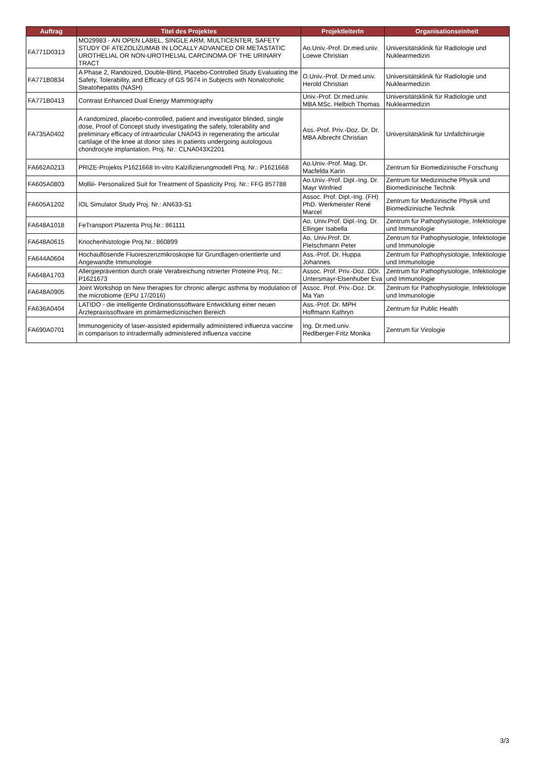| Auftrag | Titel des Projektes | ProjektleiterIn | Organisationseinheit |
| --- | --- | --- | --- |
| FA771D0313 | MO29983 - AN OPEN LABEL, SINGLE ARM, MULTICENTER, SAFETY STUDY OF ATEZOLIZUMAB IN LOCALLY ADVANCED OR METASTATIC UROTHELIAL OR NON-UROTHELIAL CARCINOMA OF THE URINARY TRACT | Ao.Univ.-Prof. Dr.med.univ. Loewe Christian | Universitätsklinik für Radiologie und Nuklearmedizin |
| FA771B0834 | A Phase 2, Randoized, Double-Blind, Placebo-Controlled Study Evaluating the Safety, Tolerability, and Efficacy of GS 9674 in Subjects with Nonalcoholic Steatohepatits (NASH) | O.Univ.-Prof. Dr.med.univ. Herold Christian | Universitätsklinik für Radiologie und Nuklearmedizin |
| FA771B0413 | Contrast Enhanced Dual Energy Mammography | Univ.-Prof. Dr.med.univ. MBA MSc. Helbich Thomas | Universitätsklinik für Radiologie und Nuklearmedizin |
| FA735A0402 | A randomized, placebo-controlled, patient and investigator blinded, single dose, Proof of Concept study investigating the safety, tolerability and preliminary efficacy of intraarticular LNA043 in regenerating the articular cartilage of the knee at donor sites in patients undergoing autologous chondrocyte implantation. Proj. Nr.: CLNA043X2201 | Ass.-Prof. Priv.-Doz. Dr. Dr. MBA Albrecht Christian | Universitätsklinik für Unfallchirurgie |
| FA662A0213 | PRIZE-Projekts P1621668 In-vitro Kalzifizierungmodell Proj. Nr.: P1621668 | Ao.Univ.-Prof. Mag. Dr. Macfelda Karin | Zentrum für Biomedizinische Forschung |
| FA605A0803 | Molliii- Personalized Suit for Treatment of Spasticity Proj. Nr.: FFG 857788 | Ao.Univ.-Prof. Dipl.-Ing. Dr. Mayr Winfried | Zentrum für Medizinische Physik und Biomedizinische Technik |
| FA605A1202 | IOL Simulator Study Proj. Nr.: AN633-S1 | Assoc. Prof. Dipl.-Ing. (FH) PhD. Werkmeister René Marcel | Zentrum für Medizinische Physik und Biomedizinische Technik |
| FA648A1018 | FeTransport Plazenta Proj.Nr.: 861111 | Ao. Univ.Prof. Dipl.-Ing. Dr. Ellinger Isabella | Zentrum für Pathophysiologie, Infektiologie und Immunologie |
| FA648A0615 | Knochenhistologie Proj.Nr.: 860899 | Ao. Univ.Prof. Dr. Pietschmann Peter | Zentrum für Pathophysiologie, Infektiologie und Immunologie |
| FA644A0604 | Hochauflösende Fluoreszenzmikroskopie für Grundlagen-orientierte und Angewandte Immunologie | Ass.-Prof. Dr. Huppa Johannes | Zentrum für Pathophysiologie, Infektiologie und Immunologie |
| FA648A1703 | Allergieprävention durch orale Verabreichung nitrierter Proteine Proj. Nr.: P1621673 | Assoc. Prof. Priv.-Doz. DDr. Untersmayr-Elsenhuber Eva | Zentrum für Pathophysiologie, Infektiologie und Immunologie |
| FA648A0905 | Joint Workshop on New therapies for chronic allergic asthma by modulation of the microbiome (EPU 17/2016) | Assoc. Prof. Priv.-Doz. Dr. Ma Yan | Zentrum für Pathophysiologie, Infektiologie und Immunologie |
| FA636A0404 | LATIDO - die intelligente Ordinationssoftware Entwicklung einer neuen Ärztepraxissoftware im primärmedizinischen Bereich | Ass.-Prof. Dr. MPH Hoffmann Kathryn | Zentrum für Public Health |
| FA690A0701 | Immunogenicity of laser-assisted epidermally administered influenza vaccine in comparison to intradermally administered influenza vaccine | Ing. Dr.med.univ. Redlberger-Fritz Monika | Zentrum für Virologie |
3/3